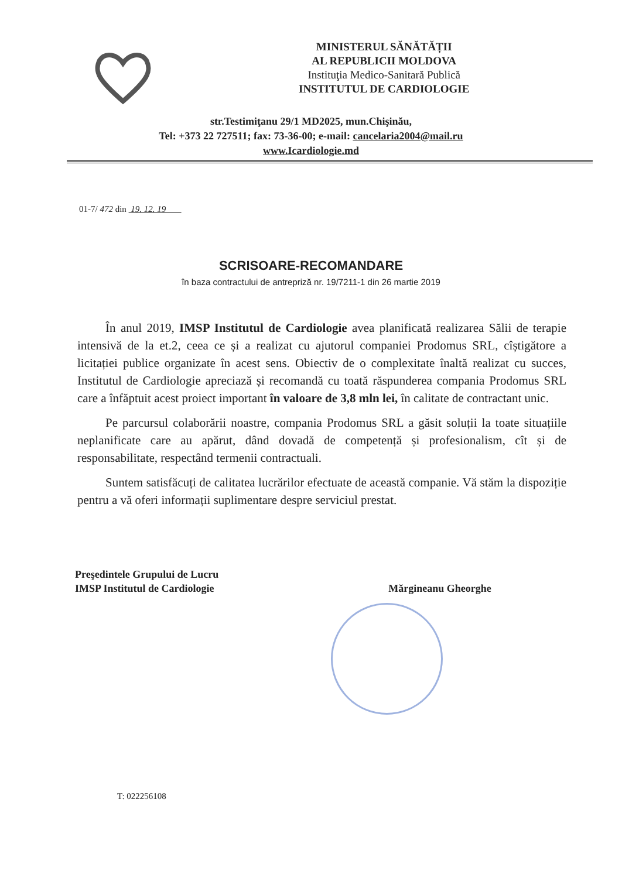MINISTERUL SĂNĂTĂȚII
AL REPUBLICII MOLDOVA
Instituţia Medico-Sanitară Publică
INSTITUTUL DE CARDIOLOGIE
str.Testimiţanu 29/1 MD2025, mun.Chişinău,
Tel: +373 22 727511; fax: 73-36-00; e-mail: cancelaria2004@mail.ru
www.Icardiologie.md
01-7/ 472 din 19. 12. 19
SCRISOARE-RECOMANDARE
în baza contractului de antrepriză nr. 19/7211-1 din 26 martie 2019
În anul 2019, IMSP Institutul de Cardiologie avea planificată realizarea Sălii de terapie intensivă de la et.2, ceea ce și a realizat cu ajutorul companiei Prodomus SRL, cîștigătore a licitației publice organizate în acest sens. Obiectiv de o complexitate înaltă realizat cu succes, Institutul de Cardiologie apreciază și recomandă cu toată răspunderea compania Prodomus SRL care a înfăptuit acest proiect important în valoare de 3,8 mln lei, în calitate de contractant unic.
Pe parcursul colaborării noastre, compania Prodomus SRL a găsit soluții la toate situațiile neplanificate care au apărut, dând dovadă de competență și profesionalism, cît și de responsabilitate, respectând termenii contractuali.
Suntem satisfăcuți de calitatea lucrărilor efectuate de această companie. Vă stăm la dispoziție pentru a vă oferi informații suplimentare despre serviciul prestat.
Preşedintele Grupului de Lucru
IMSP Institutul de Cardiologie
Mărgineanu Gheorghe
T: 022256108